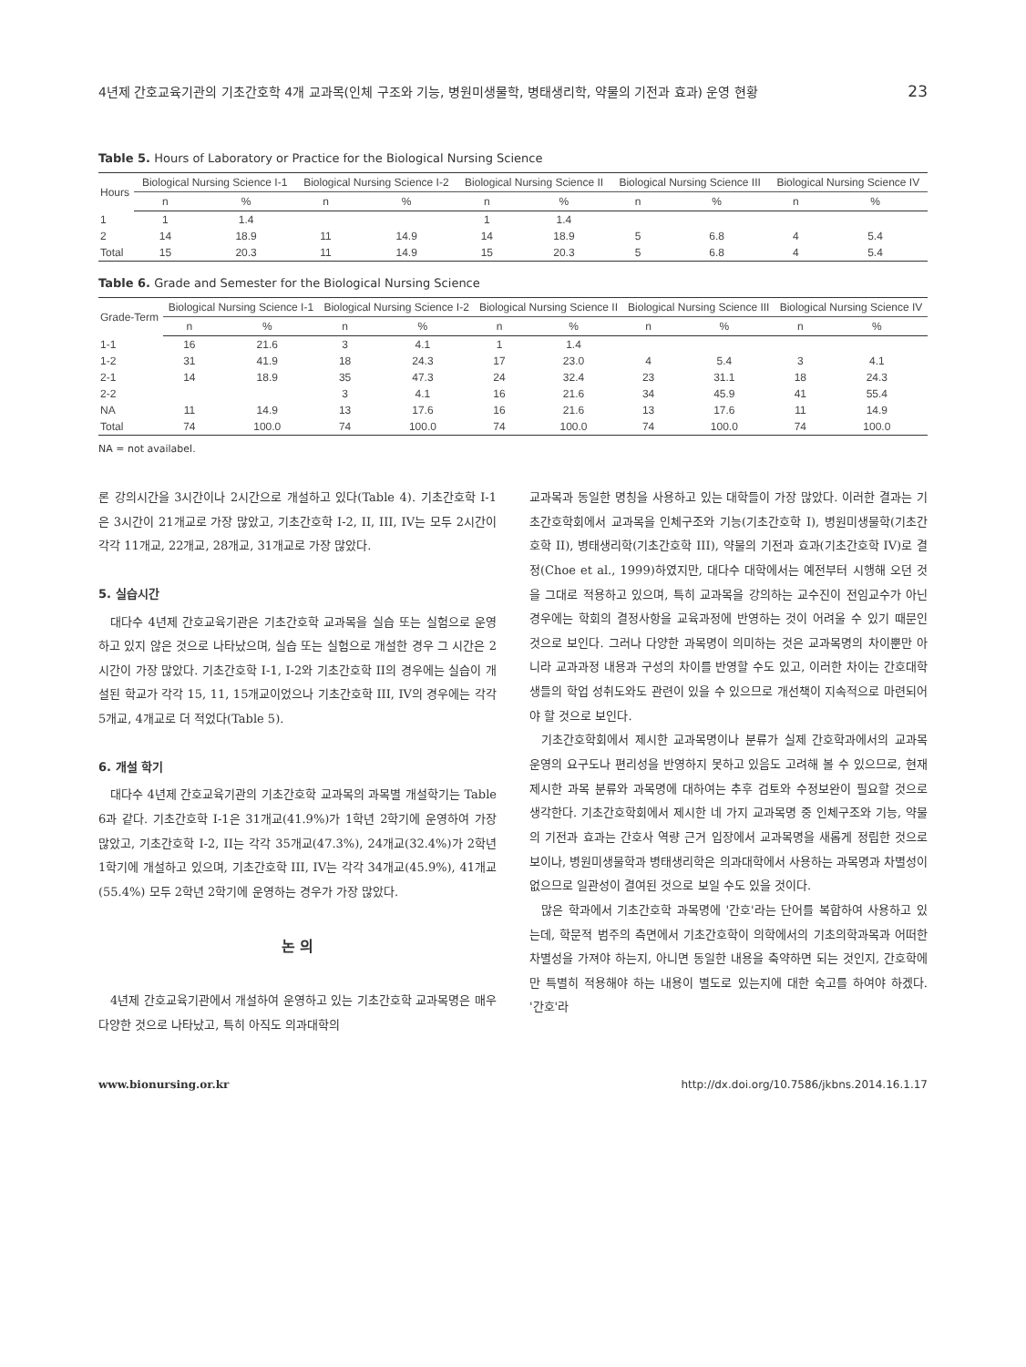4년제 간호교육기관의 기초간호학 4개 교과목(인체 구조와 기능, 병원미생물학, 병태생리학, 약물의 기전과 효과) 운영 현황 23
Table 5. Hours of Laboratory or Practice for the Biological Nursing Science
| Hours | Biological Nursing Science I-1 | | Biological Nursing Science I-2 | | Biological Nursing Science II | | Biological Nursing Science III | | Biological Nursing Science IV | |
| --- | --- | --- | --- | --- | --- | --- | --- | --- | --- | --- |
| | n | % | n | % | n | % | n | % | n | % |
| 1 | 1 | 1.4 | | | 1 | 1.4 | | | | |
| 2 | 14 | 18.9 | 11 | 14.9 | 14 | 18.9 | 5 | 6.8 | 4 | 5.4 |
| Total | 15 | 20.3 | 11 | 14.9 | 15 | 20.3 | 5 | 6.8 | 4 | 5.4 |
Table 6. Grade and Semester for the Biological Nursing Science
| Grade-Term | Biological Nursing Science I-1 | | Biological Nursing Science I-2 | | Biological Nursing Science II | | Biological Nursing Science III | | Biological Nursing Science IV | |
| --- | --- | --- | --- | --- | --- | --- | --- | --- | --- | --- |
| | n | % | n | % | n | % | n | % | n | % |
| 1-1 | 16 | 21.6 | 3 | 4.1 | 1 | 1.4 | | | | |
| 1-2 | 31 | 41.9 | 18 | 24.3 | 17 | 23.0 | 4 | 5.4 | 3 | 4.1 |
| 2-1 | 14 | 18.9 | 35 | 47.3 | 24 | 32.4 | 23 | 31.1 | 18 | 24.3 |
| 2-2 | | | 3 | 4.1 | 16 | 21.6 | 34 | 45.9 | 41 | 55.4 |
| NA | 11 | 14.9 | 13 | 17.6 | 16 | 21.6 | 13 | 17.6 | 11 | 14.9 |
| Total | 74 | 100.0 | 74 | 100.0 | 74 | 100.0 | 74 | 100.0 | 74 | 100.0 |
NA = not availabel.
론 강의시간을 3시간이나 2시간으로 개설하고 있다(Table 4). 기초간호학 I-1은 3시간이 21개교로 가장 많았고, 기초간호학 I-2, II, III, IV는 모두 2시간이 각각 11개교, 22개교, 28개교, 31개교로 가장 많았다.
5. 실습시간
대다수 4년제 간호교육기관은 기초간호학 교과목을 실습 또는 실험으로 운영하고 있지 않은 것으로 나타났으며, 실습 또는 실험으로 개설한 경우 그 시간은 2시간이 가장 많았다. 기초간호학 I-1, I-2와 기초간호학 II의 경우에는 실습이 개설된 학교가 각각 15, 11, 15개교이었으나 기초간호학 III, IV의 경우에는 각각 5개교, 4개교로 더 적었다(Table 5).
6. 개설 학기
대다수 4년제 간호교육기관의 기초간호학 교과목의 과목별 개설학기는 Table 6과 같다. 기초간호학 I-1은 31개교(41.9%)가 1학년 2학기에 운영하여 가장 많았고, 기초간호학 I-2, II는 각각 35개교(47.3%), 24개교(32.4%)가 2학년 1학기에 개설하고 있으며, 기초간호학 III, IV는 각각 34개교(45.9%), 41개교(55.4%) 모두 2학년 2학기에 운영하는 경우가 가장 많았다.
논 의
4년제 간호교육기관에서 개설하여 운영하고 있는 기초간호학 교과목명은 매우 다양한 것으로 나타났고, 특히 아직도 의과대학의
교과목과 동일한 명칭을 사용하고 있는 대학들이 가장 많았다. 이러한 결과는 기초간호학회에서 교과목을 인체구조와 기능(기초간호학 I), 병원미생물학(기초간호학 II), 병태생리학(기초간호학 III), 약물의 기전과 효과(기초간호학 IV)로 결정(Choe et al., 1999)하였지만, 대다수 대학에서는 예전부터 시행해 오던 것을 그대로 적용하고 있으며, 특히 교과목을 강의하는 교수진이 전임교수가 아닌 경우에는 학회의 결정사항을 교육과정에 반영하는 것이 어려울 수 있기 때문인 것으로 보인다. 그러나 다양한 과목명이 의미하는 것은 교과목명의 차이뿐만 아니라 교과과정 내용과 구성의 차이를 반영할 수도 있고, 이러한 차이는 간호대학생들의 학업 성취도와도 관련이 있을 수 있으므로 개선책이 지속적으로 마련되어야 할 것으로 보인다.
기초간호학회에서 제시한 교과목명이나 분류가 실제 간호학과에서의 교과목 운영의 요구도나 편리성을 반영하지 못하고 있음도 고려해 볼 수 있으므로, 현재 제시한 과목 분류와 과목명에 대하여는 추후 검토와 수정보완이 필요할 것으로 생각한다. 기초간호학회에서 제시한 네 가지 교과목명 중 인체구조와 기능, 약물의 기전과 효과는 간호사 역량 근거 입장에서 교과목명을 새롭게 정립한 것으로 보이나, 병원미생물학과 병태생리학은 의과대학에서 사용하는 과목명과 차별성이 없으므로 일관성이 결여된 것으로 보일 수도 있을 것이다.
많은 학과에서 기초간호학 과목명에 '간호'라는 단어를 복합하여 사용하고 있는데, 학문적 범주의 측면에서 기초간호학이 의학에서의 기초의학과목과 어떠한 차별성을 가져야 하는지, 아니면 동일한 내용을 축약하면 되는 것인지, 간호학에만 특별히 적용해야 하는 내용이 별도로 있는지에 대한 숙고를 하여야 하겠다. '간호'라
www.bionursing.or.kr http://dx.doi.org/10.7586/jkbns.2014.16.1.17